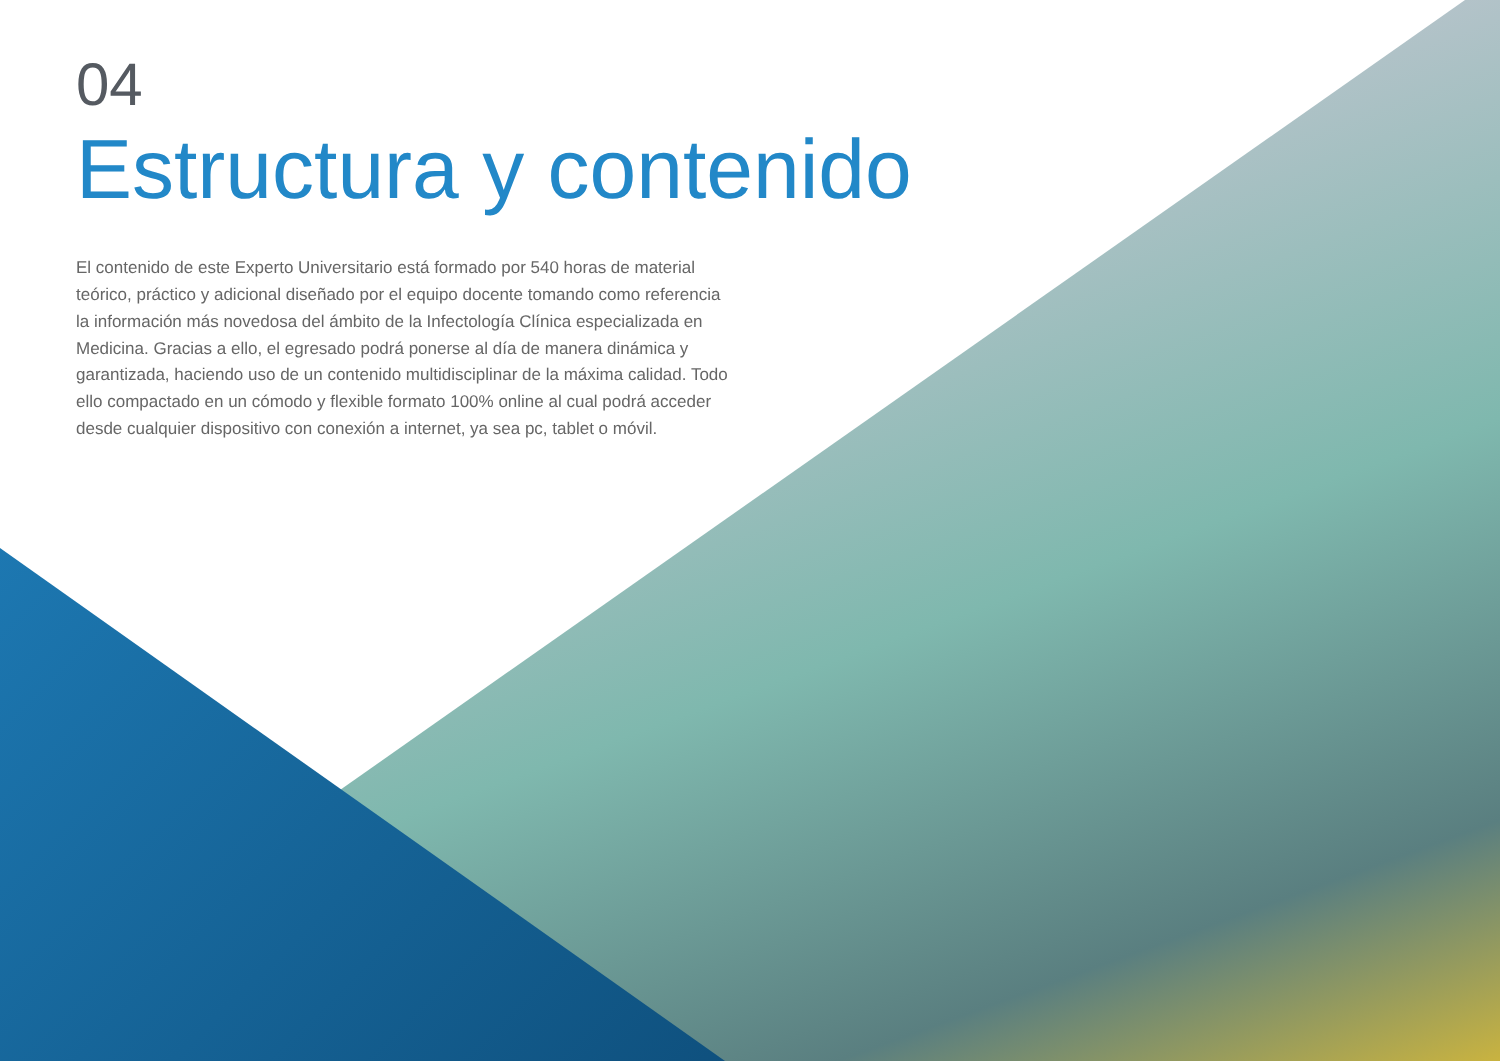04
Estructura y contenido
El contenido de este Experto Universitario está formado por 540 horas de material teórico, práctico y adicional diseñado por el equipo docente tomando como referencia la información más novedosa del ámbito de la Infectología Clínica especializada en Medicina. Gracias a ello, el egresado podrá ponerse al día de manera dinámica y garantizada, haciendo uso de un contenido multidisciplinar de la máxima calidad. Todo ello compactado en un cómodo y flexible formato 100% online al cual podrá acceder desde cualquier dispositivo con conexión a internet, ya sea pc, tablet o móvil.